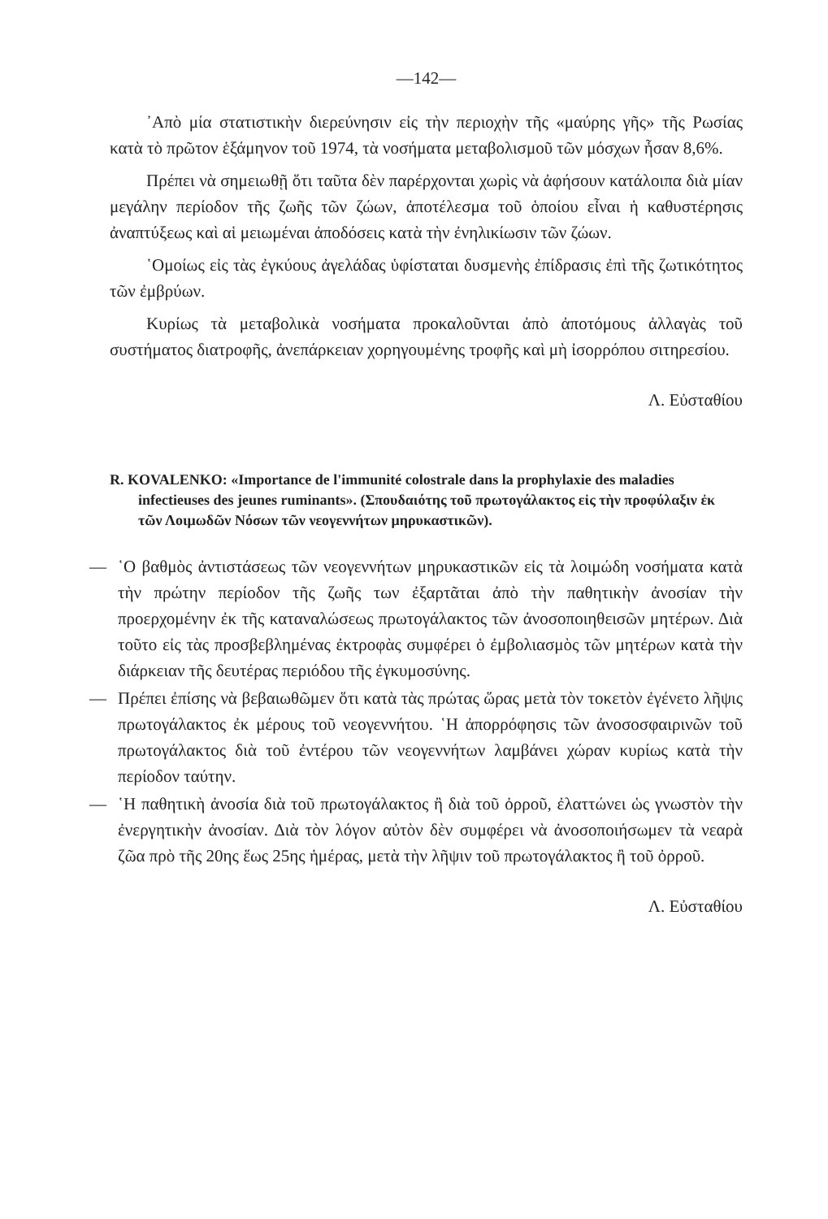—142—
᾿Απὸ μία στατιστικὴν διερεύνησιν εἰς τὴν περιοχὴν τῆς «μαύρης γῆς» τῆς Ρωσίας κατὰ τὸ πρῶτον ἑξάμηνον τοῦ 1974, τὰ νοσήματα μεταβολισμοῦ τῶν μόσχων ἦσαν 8,6%.
Πρέπει νὰ σημειωθῇ ὅτι ταῦτα δὲν παρέρχονται χωρὶς νὰ ἀφήσουν κατάλοιπα διὰ μίαν μεγάλην περίοδον τῆς ζωῆς τῶν ζώων, ἀποτέλεσμα τοῦ ὁποίου εἶναι ἡ καθυστέρησις ἀναπτύξεως καὶ αἱ μειωμέναι ἀποδόσεις κατὰ τὴν ἐνηλικίωσιν τῶν ζώων.
῾Ομοίως εἰς τὰς ἐγκύους ἀγελάδας ὑφίσταται δυσμενὴς ἐπίδρασις ἐπὶ τῆς ζωτικότητος τῶν ἐμβρύων.
Κυρίως τὰ μεταβολικὰ νοσήματα προκαλοῦνται ἀπὸ ἀποτόμους ἀλλαγὰς τοῦ συστήματος διατροφῆς, ἀνεπάρκειαν χορηγουμένης τροφῆς καὶ μὴ ἰσορρόπου σιτηρεσίου.
Λ. Εὐσταθίου
R. KOVALENKO: «Importance de l'immunité colostrale dans la prophylaxie des maladies infectieuses des jeunes ruminants». (Σπουδαιότης τοῦ πρωτογάλακτος εἰς τὴν προφύλαξιν ἐκ τῶν Λοιμωδῶν Νόσων τῶν νεογεννήτων μηρυκαστικῶν).
— ῾Ο βαθμὸς ἀντιστάσεως τῶν νεογεννήτων μηρυκαστικῶν εἰς τὰ λοιμώδη νοσήματα κατὰ τὴν πρώτην περίοδον τῆς ζωῆς των ἐξαρτᾶται ἀπὸ τὴν παθητικὴν ἀνοσίαν τὴν προερχομένην ἐκ τῆς καταναλώσεως πρωτογάλακτος τῶν ἀνοσοποιηθεισῶν μητέρων. Διὰ τοῦτο εἰς τὰς προσβεβλημένας ἐκτροφὰς συμφέρει ὁ ἐμβολιασμὸς τῶν μητέρων κατὰ τὴν διάρκειαν τῆς δευτέρας περιόδου τῆς ἐγκυμοσύνης.
— Πρέπει ἐπίσης νὰ βεβαιωθῶμεν ὅτι κατὰ τὰς πρώτας ὥρας μετὰ τὸν τοκετὸν ἐγένετο λῆψις πρωτογάλακτος ἐκ μέρους τοῦ νεογεννήτου. ῾Η ἀπορρόφησις τῶν ἀνοσοσφαιρινῶν τοῦ πρωτογάλακτος διὰ τοῦ ἐντέρου τῶν νεογεννήτων λαμβάνει χώραν κυρίως κατὰ τὴν περίοδον ταύτην.
— ῾Η παθητικὴ ἀνοσία διὰ τοῦ πρωτογάλακτος ἢ διὰ τοῦ ὀρροῦ, ἐλαττώνει ὡς γνωστὸν τὴν ἐνεργητικὴν ἀνοσίαν. Διὰ τὸν λόγον αὐτὸν δὲν συμφέρει νὰ ἀνοσοποιήσωμεν τὰ νεαρὰ ζῶα πρὸ τῆς 20ης ἕως 25ης ἡμέρας, μετὰ τὴν λῆψιν τοῦ πρωτογάλακτος ἢ τοῦ ὀρροῦ.
Λ. Εὐσταθίου